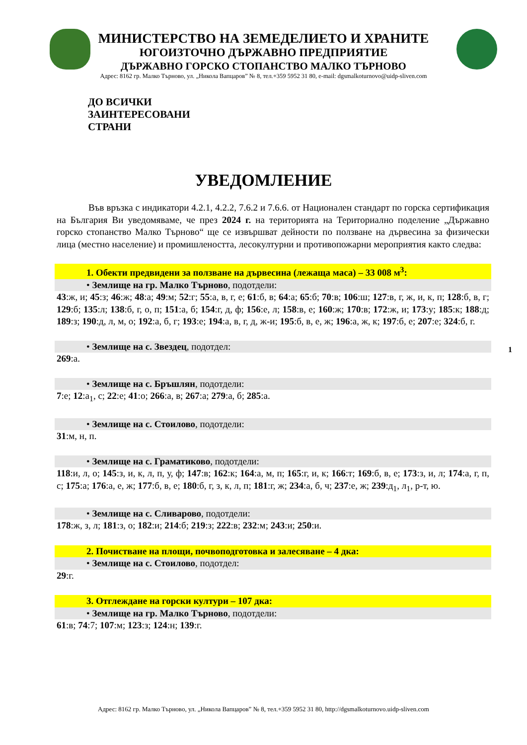МИНИСТЕРСТВО НА ЗЕМЕДЕЛИЕТО И ХРАНИТЕ
ЮГОИЗТОЧНО ДЪРЖАВНО ПРЕДПРИЯТИЕ
ДЪРЖАВНО ГОРСКО СТОПАНСТВО МАЛКО ТЪРНОВО
Адрес: 8162 гр. Малко Търново, ул. „Никола Вапцаров” № 8, тел.+359 5952 31 80, e-mail: dgsmalkoturnovo@uidp-sliven.com
ДО ВСИЧКИ
ЗАИНТЕРЕСОВАНИ
СТРАНИ
УВЕДОМЛЕНИЕ
Във връзка с индикатори 4.2.1, 4.2.2, 7.6.2 и 7.6.6. от Национален стандарт по горска сертификация на България Ви уведомяваме, че през 2024 г. на територията на Териториално поделение „Държавно горско стопанство Малко Търново“ ще се извършват дейности по ползване на дървесина за физически лица (местно население) и промишлеността, лесокултурни и противопожарни мероприятия както следва:
1. Обекти предвидени за ползване на дървесина (лежаща маса) – 33 008 м<sup>3</sup>:
• Землище на гр. Малко Търново, подотдели:
43:ж, и; 45:з; 46:ж; 48:а; 49:м; 52:г; 55:а, в, г, е; 61:б, в; 64:а; 65:б; 70:в; 106:ш; 127:в, г, ж, и, к, п; 128:б, в, г; 129:б; 135:л; 138:б, г, о, п; 151:а, б; 154:г, д, ф; 156:е, л; 158:в, е; 160:ж; 170:в; 172:ж, и; 173:у; 185:к; 188:д; 189:з; 190:д, л, м, о; 192:а, б, г; 193:е; 194:а, в, г, д, ж-и; 195:б, в, е, ж; 196:а, ж, к; 197:б, е; 207:е; 324:б, г.
• Землище на с. Звездец, подотдел:
269:а.
• Землище на с. Бръшлян, подотдели:
7:е; 12:а<sub>1</sub>, с; 22:е; 41:о; 266:а, в; 267:а; 279:а, б; 285:а.
• Землище на с. Стоилово, подотдели:
31:м, н, п.
• Землище на с. Граматиково, подотдели:
118:и, л, о; 145:з, и, к, л, п, у, ф; 147:в; 162:к; 164:а, м, п; 165:г, и, к; 166:т; 169:б, в, е; 173:з, и, л; 174:а, г, п, с; 175:а; 176:а, е, ж; 177:б, в, е; 180:б, г, з, к, л, п; 181:г, ж; 234:а, б, ч; 237:е, ж; 239:д<sub>1</sub>, л<sub>1</sub>, р-т, ю.
• Землище на с. Сливарово, подотдели:
178:ж, з, л; 181:з, о; 182:и; 214:б; 219:з; 222:в; 232:м; 243:и; 250:и.
2. Почистване на площи, почвоподготовка и залесяване – 4 дка:
• Землище на с. Стоилово, подотдел:
29:г.
3. Отглеждане на горски култури – 107 дка:
• Землище на гр. Малко Търново, подотдели:
61:в; 74:7; 107:м; 123:з; 124:н; 139:г.
1
Адрес: 8162 гр. Малко Търново, ул. „Никола Вапцаров” № 8, тел.+359 5952 31 80, http://dgsmalkoturnovo.uidp-sliven.com